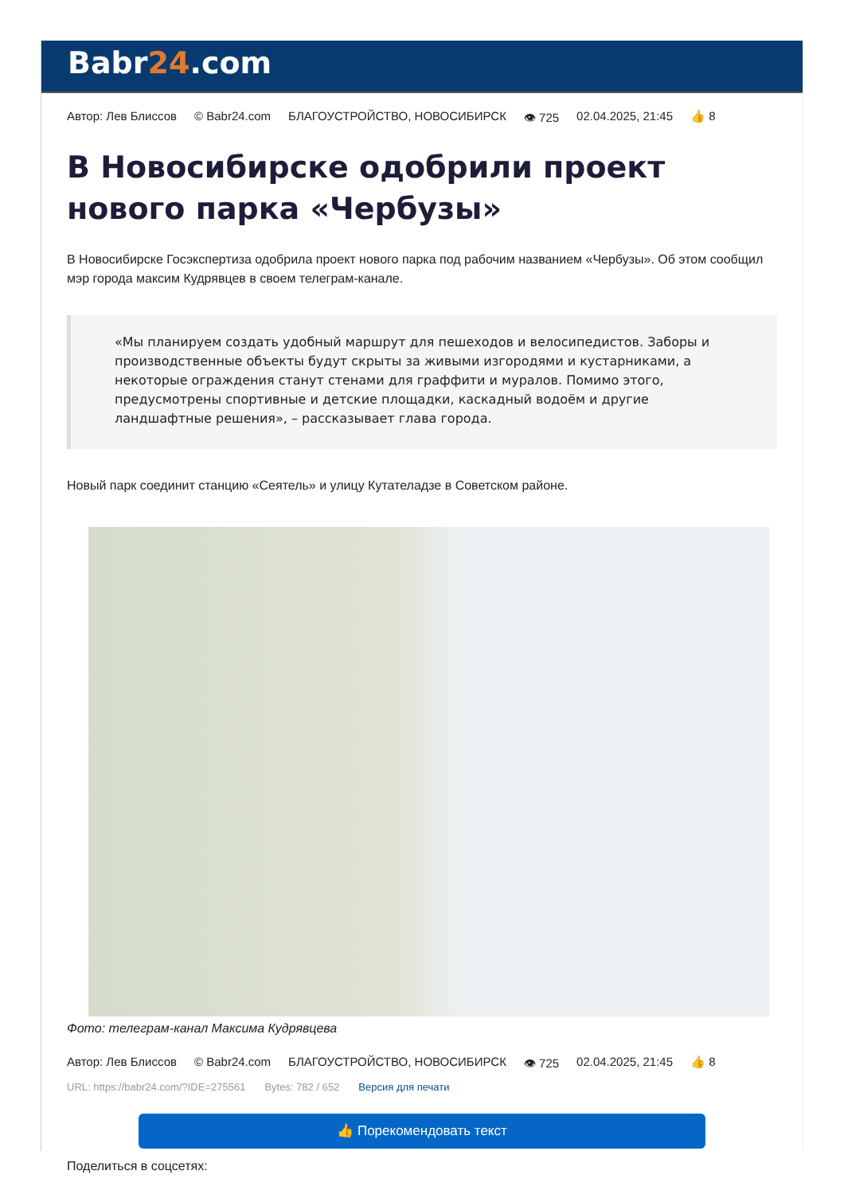Babr24.com
Автор: Лев Блиссов © Babr24.com БЛАГОУСТРОЙСТВО, НОВОСИБИРСК 👁 725 02.04.2025, 21:45 👍 8
В Новосибирске одобрили проект нового парка «Чербузы»
В Новосибирске Госэкспертиза одобрила проект нового парка под рабочим названием «Чербузы». Об этом сообщил мэр города максим Кудрявцев в своем телеграм-канале.
«Мы планируем создать удобный маршрут для пешеходов и велосипедистов. Заборы и производственные объекты будут скрыты за живыми изгородями и кустарниками, а некоторые ограждения станут стенами для граффити и муралов. Помимо этого, предусмотрены спортивные и детские площадки, каскадный водоём и другие ландшафтные решения», – рассказывает глава города.
Новый парк соединит станцию «Сеятель» и улицу Кутателадзе в Советском районе.
Фото: телеграм-канал Максима Кудрявцева
Автор: Лев Блиссов © Babr24.com БЛАГОУСТРОЙСТВО, НОВОСИБИРСК 👁 725 02.04.2025, 21:45 👍 8
URL: https://babr24.com/?IDE=275561 Bytes: 782 / 652 Версия для печати
👍 Порекомендовать текст
Поделиться в соцсетях: